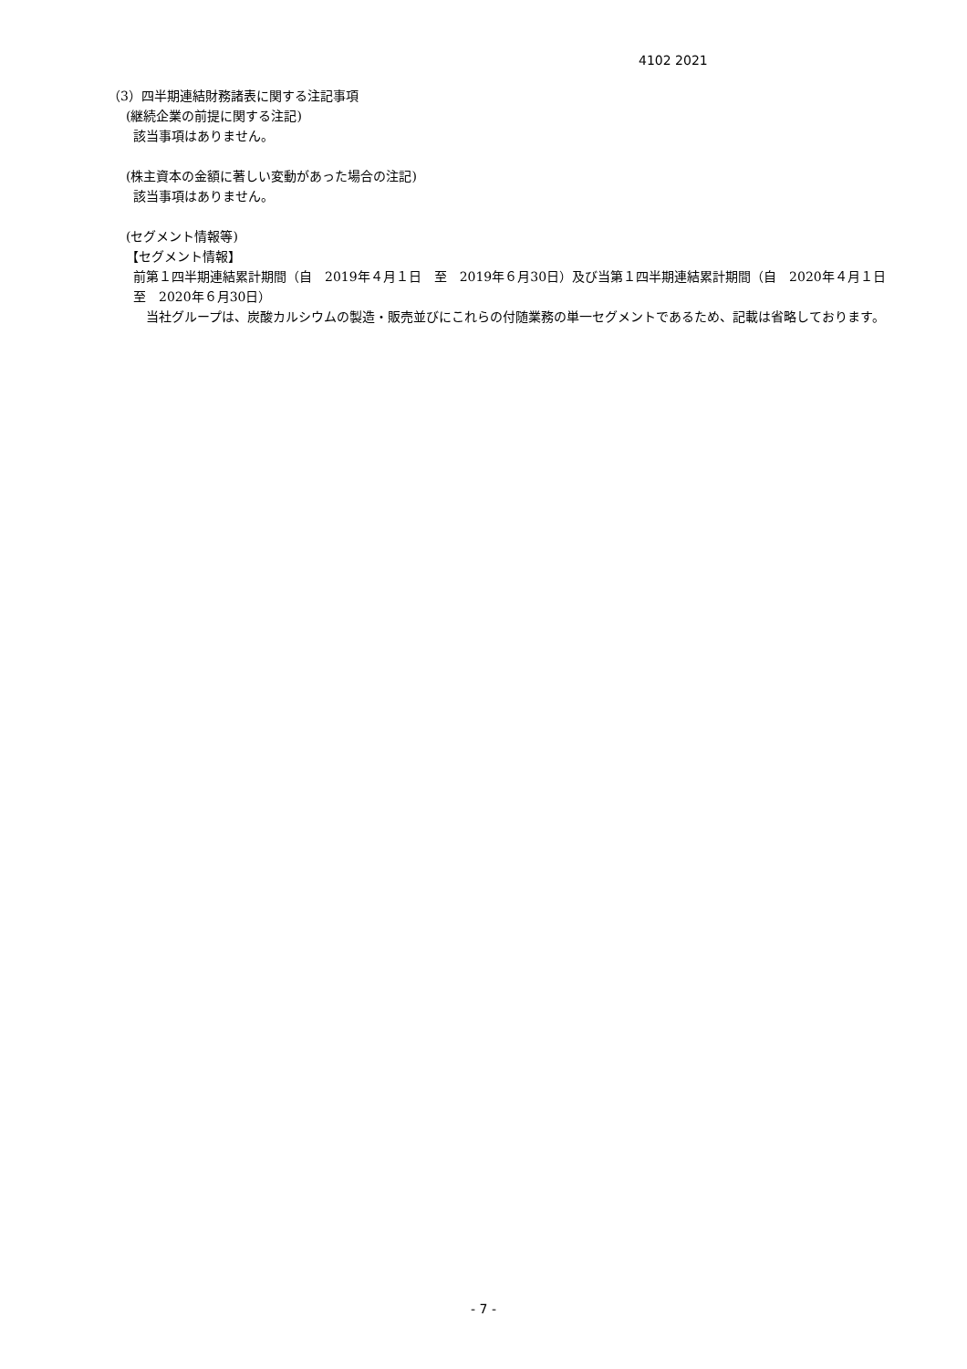4102 2021
（3）四半期連結財務諸表に関する注記事項
(継続企業の前提に関する注記)
該当事項はありません。
(株主資本の金額に著しい変動があった場合の注記)
該当事項はありません。
(セグメント情報等)
【セグメント情報】
前第１四半期連結累計期間（自　2019年４月１日　至　2019年６月30日）及び当第１四半期連結累計期間（自　2020年４月１日　至　2020年６月30日）
　当社グループは、炭酸カルシウムの製造・販売並びにこれらの付随業務の単一セグメントであるため、記載は省略しております。
- 7 -